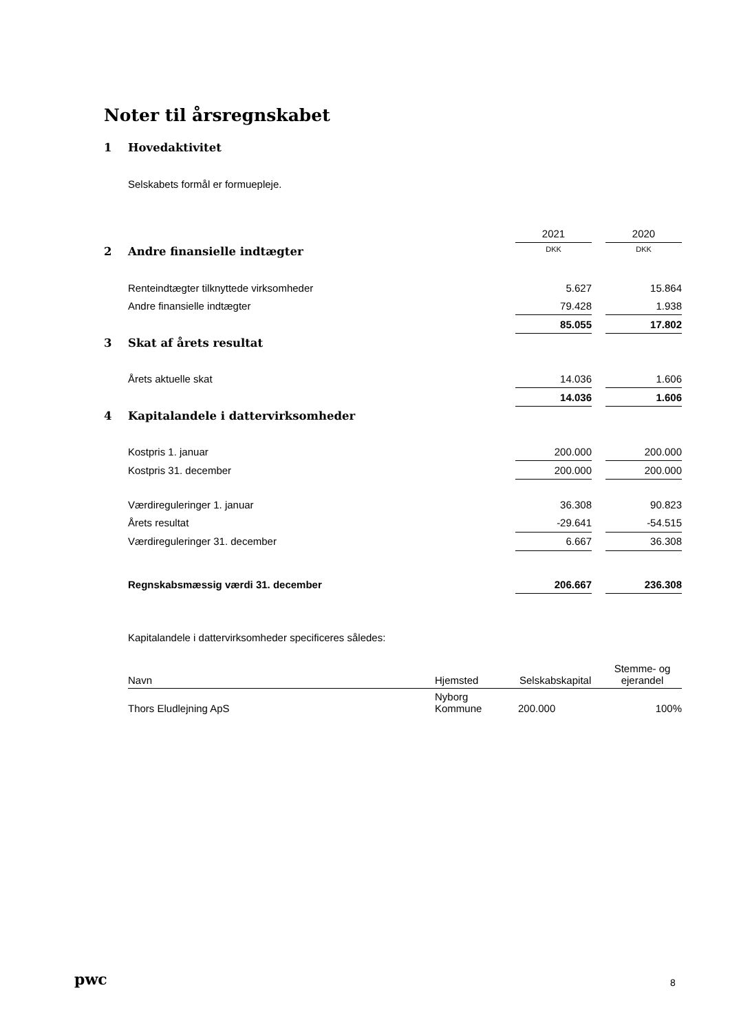Noter til årsregnskabet
1 Hovedaktivitet
Selskabets formål er formuepleje.
| | 2021 | | 2020 |
| 2 Andre finansielle indtægter | DKK | | DKK |
| Renteindtægter tilknyttede virksomheder | 5.627 | | 15.864 |
| Andre finansielle indtægter | 79.428 | | 1.938 |
| | 85.055 | | 17.802 |
| 3 Skat af årets resultat | | | |
| Årets aktuelle skat | 14.036 | | 1.606 |
| | 14.036 | | 1.606 |
| 4 Kapitalandele i dattervirksomheder | | | |
| Kostpris 1. januar | 200.000 | | 200.000 |
| Kostpris 31. december | 200.000 | | 200.000 |
| Værdireguleringer 1. januar | 36.308 | | 90.823 |
| Årets resultat | -29.641 | | -54.515 |
| Værdireguleringer 31. december | 6.667 | | 36.308 |
| Regnskabsmæssig værdi 31. december | 206.667 | | 236.308 |
Kapitalandele i dattervirksomheder specificeres således:
| Navn | Hjemsted | Selskabskapital | Stemme- og ejerandel |
| Thors Eludlejning ApS | Nyborg Kommune | 200.000 | 100% |
pwc 8